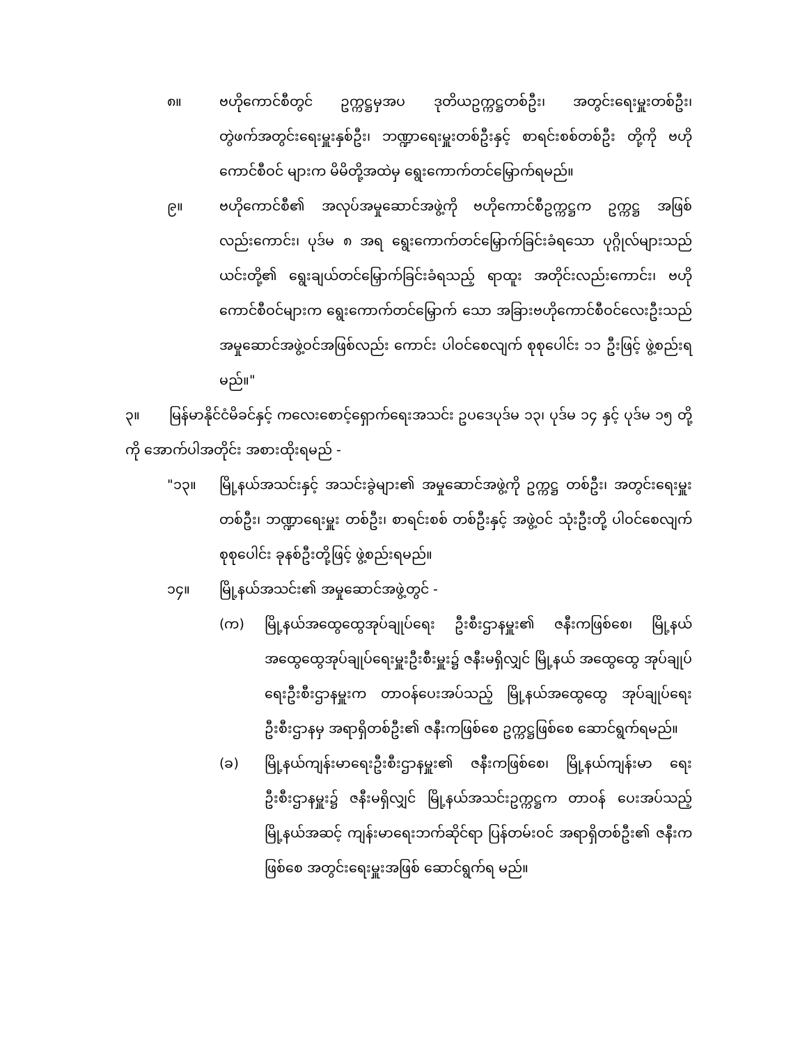၈။ ဗဟိုကောင်စီတွင် ဥက္ကဋ္ဌမှအပ ဒုတိယဥက္ကဋ္ဌတစ်ဦး၊ အတွင်းရေးမှူးတစ်ဦး၊ တွဲဖက်အတွင်းရေးမှူးနှစ်ဦး၊ ဘဏ္ဍာရေးမှူးတစ်ဦးနှင့် စာရင်းစစ်တစ်ဦး တို့ကို ဗဟိုကောင်စီဝင် များက မိမိတို့အထဲမှ ရွေးကောက်တင်မြှောက်ရမည်။
၉။ ဗဟိုကောင်စီ၏ အလုပ်အမှုဆောင်အဖွဲ့ကို ဗဟိုကောင်စီဥက္ကဋ္ဌက ဥက္ကဋ္ဌ အဖြစ်လည်းကောင်း၊ ပုဒ်မ ၈ အရ ရွေးကောက်တင်မြှောက်ခြင်းခံရသော ပုဂ္ဂိုလ်များသည် ယင်းတို့၏ ရွေးချယ်တင်မြှောက်ခြင်းခံရသည့် ရာထူး အတိုင်းလည်းကောင်း၊ ဗဟိုကောင်စီဝင်များက ရွေးကောက်တင်မြှောက် သော အခြားဗဟိုကောင်စီဝင်လေးဦးသည် အမှုဆောင်အဖွဲ့ဝင်အဖြစ်လည်း ကောင်း ပါဝင်စေလျက် စုစုပေါင်း ၁၁ ဦးဖြင့် ဖွဲ့စည်းရမည်။"
၃။ မြန်မာနိုင်ငံမိခင်နှင့် ကလေးစောင့်ရှောက်ရေးအသင်း ဥပဒေပုဒ်မ ၁၃၊ ပုဒ်မ ၁၄ နှင့် ပုဒ်မ ၁၅ တို့ကို အောက်ပါအတိုင်း အစားထိုးရမည် -
"၁၃။ မြို့နယ်အသင်းနှင့် အသင်းခွဲများ၏ အမှုဆောင်အဖွဲ့ကို ဥက္ကဋ္ဌ တစ်ဦး၊ အတွင်းရေးမှူး တစ်ဦး၊ ဘဏ္ဍာရေးမှူး တစ်ဦး၊ စာရင်းစစ် တစ်ဦးနှင့် အဖွဲ့ဝင် သုံးဦးတို့ ပါဝင်စေလျက် စုစုပေါင်း ခုနစ်ဦးတို့ဖြင့် ဖွဲ့စည်းရမည်။
၁၄။ မြို့နယ်အသင်း၏ အမှုဆောင်အဖွဲ့တွင် -
(က) မြို့နယ်အထွေထွေအုပ်ချုပ်ရေး ဦးစီးဌာနမှူး၏ ဇနီးကဖြစ်စေ၊ မြို့နယ်အထွေထွေအုပ်ချုပ်ရေးမှူးဦးစီးမှူး၌ ဇနီးမရှိလျှင် မြို့နယ် အထွေထွေ အုပ်ချုပ်ရေးဦးစီးဌာနမှူးက တာဝန်ပေးအပ်သည့် မြို့နယ်အထွေထွေ အုပ်ချုပ်ရေးဦးစီးဌာနမှ အရာရှိတစ်ဦး၏ ဇနီးကဖြစ်စေ ဥက္ကဋ္ဌဖြစ်စေ ဆောင်ရွက်ရမည်။
(ခ) မြို့နယ်ကျန်းမာရေးဦးစီးဌာနမှူး၏ ဇနီးကဖြစ်စေ၊ မြို့နယ်ကျန်းမာ ရေးဦးစီးဌာနမှူး၌ ဇနီးမရှိလျှင် မြို့နယ်အသင်းဥက္ကဋ္ဌက တာဝန် ပေးအပ်သည့် မြို့နယ်အဆင့် ကျန်းမာရေးဘက်ဆိုင်ရာ ပြန်တမ်းဝင် အရာရှိတစ်ဦး၏ ဇနီးကဖြစ်စေ အတွင်းရေးမှူးအဖြစ် ဆောင်ရွက်ရ မည်။